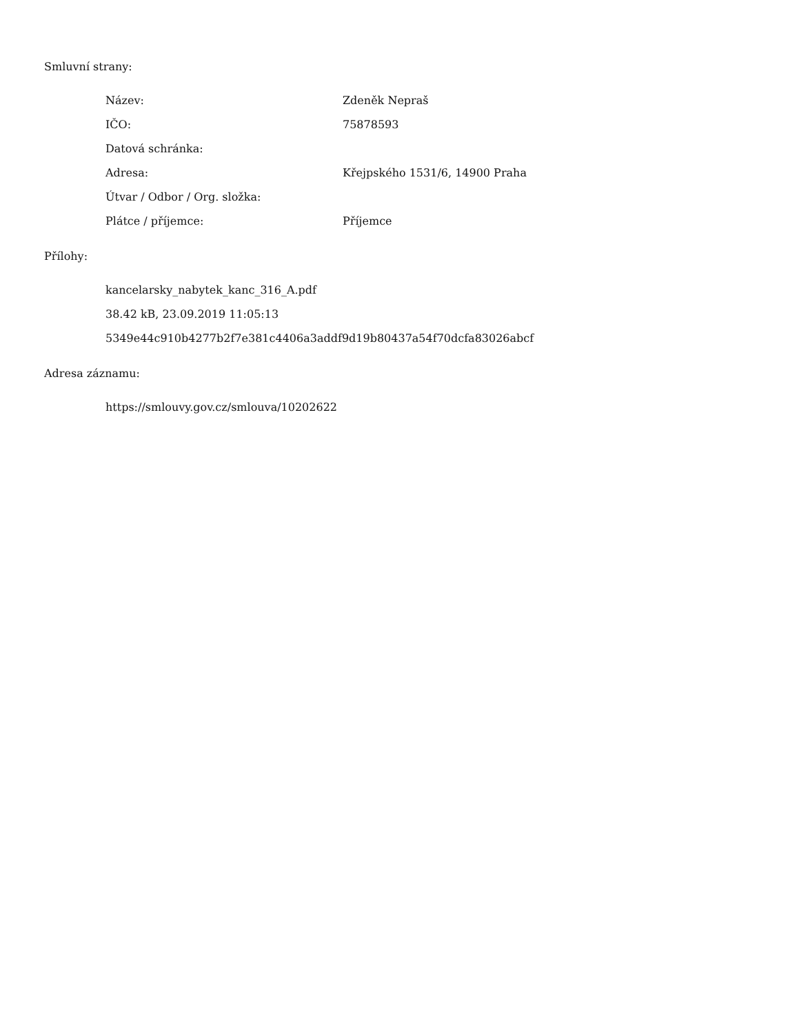Smluvní strany:
| Název: | Zdeněk Nepraš |
| IČO: | 75878593 |
| Datová schránka: | |
| Adresa: | Křejpského 1531/6, 14900 Praha |
| Útvar / Odbor / Org. složka: | |
| Plátce / příjemce: | Příjemce |
Přílohy:
kancelarsky_nabytek_kanc_316_A.pdf
38.42 kB, 23.09.2019 11:05:13
5349e44c910b4277b2f7e381c4406a3addf9d19b80437a54f70dcfa83026abcf
Adresa záznamu:
https://smlouvy.gov.cz/smlouva/10202622